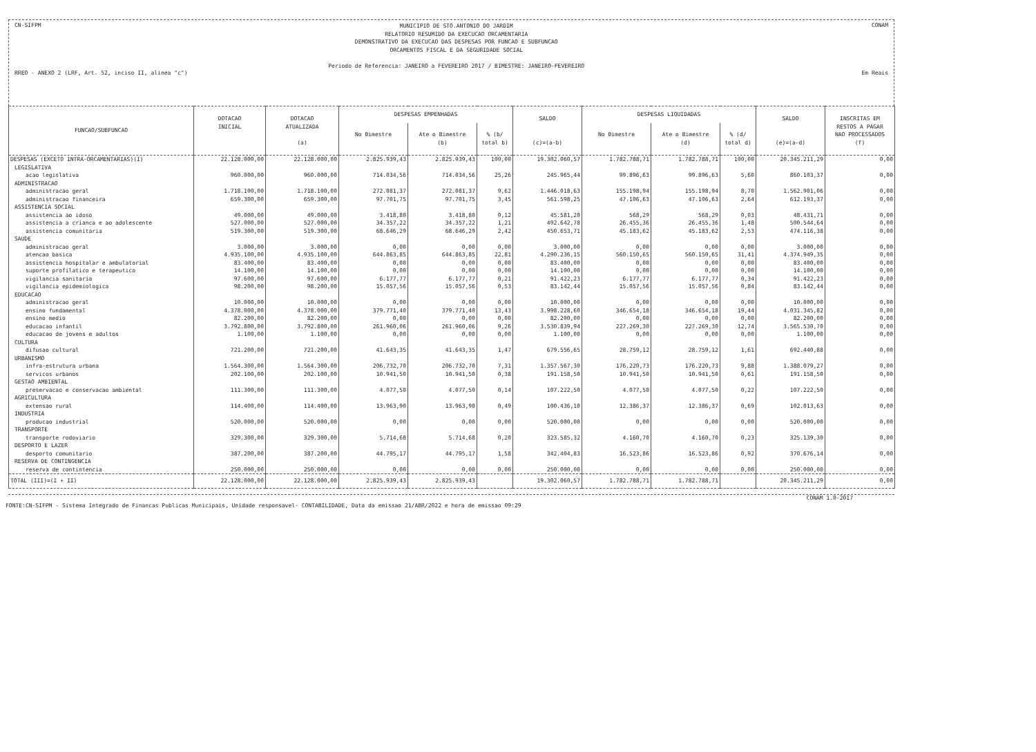CN-SIFPM MUNICIPIO DE STO.ANTONIO DO JARDIM
RELATORIO RESUMIDO DA EXECUCAO ORCAMENTARIA
DEMONSTRATIVO DA EXECUCAO DAS DESPESAS POR FUNCAO E SUBFUNCAO
ORCAMENTOS FISCAL E DA SEGURIDADE SOCIAL
Periodo de Referencia: JANEIRO a FEVEREIRO 2017 / BIMESTRE: JANEIRO-FEVEREIRO CONAM
RREO - ANEXO 2 (LRF, Art. 52, inciso II, alinea "c") Em Reais
| FUNCAO/SUBFUNCAO | DOTACAO INICIAL | DOTACAO ATUALIZADA (a) | DESPESAS EMPENHADAS | | | SALDO (c)=(a-b) | DESPESAS LIQUIDADAS | | | SALDO (e)=(a-d) | INSCRITAS EM RESTOS A PAGAR NAO PROCESSADOS (f) |
| --- | --- | --- | --- | --- | --- | --- | --- | --- | --- | --- | --- |
| | | | No Bimestre | Ate o Bimestre (b) | % (b/ total b) | | No Bimestre | Ate o Bimestre (d) | % (d/ total d) | | |
| DESPESAS (EXCETO INTRA-ORCAMENTARIAS)(I) | 22.128.000,00 | 22.128.000,00 | 2.825.939,43 | 2.825.939,43 | 100,00 | 19.302.060,57 | 1.782.788,71 | 1.782.788,71 | 100,00 | 20.345.211,29 | 0,00 |
| LEGISLATIVA | | | | | | | | | | | |
| acao legislativa | 960.000,00 | 960.000,00 | 714.034,56 | 714.034,56 | 25,26 | 245.965,44 | 99.896,63 | 99.896,63 | 5,60 | 860.103,37 | 0,00 |
| ADMINISTRACAO | | | | | | | | | | | |
| administracao geral | 1.718.100,00 | 1.718.100,00 | 272.081,37 | 272.081,37 | 9,62 | 1.446.018,63 | 155.198,94 | 155.198,94 | 8,70 | 1.562.901,06 | 0,00 |
| administracao financeira | 659.300,00 | 659.300,00 | 97.701,75 | 97.701,75 | 3,45 | 561.598,25 | 47.106,63 | 47.106,63 | 2,64 | 612.193,37 | 0,00 |
| ASSISTENCIA SOCIAL | | | | | | | | | | | |
| assistencia ao idoso | 49.000,00 | 49.000,00 | 3.418,80 | 3.418,80 | 0,12 | 45.581,20 | 568,29 | 568,29 | 0,03 | 48.431,71 | 0,00 |
| assistencia a crianca e ao adolescente | 527.000,00 | 527.000,00 | 34.357,22 | 34.357,22 | 1,21 | 492.642,78 | 26.455,36 | 26.455,36 | 1,48 | 500.544,64 | 0,00 |
| assistencia comunitaria | 519.300,00 | 519.300,00 | 68.646,29 | 68.646,29 | 2,42 | 450.653,71 | 45.183,62 | 45.183,62 | 2,53 | 474.116,38 | 0,00 |
| SAUDE | | | | | | | | | | | |
| administracao geral | 3.000,00 | 3.000,00 | 0,00 | 0,00 | 0,00 | 3.000,00 | 0,00 | 0,00 | 0,00 | 3.000,00 | 0,00 |
| atencao basica | 4.935.100,00 | 4.935.100,00 | 644.863,85 | 644.863,85 | 22,81 | 4.290.236,15 | 560.150,65 | 560.150,65 | 31,41 | 4.374.949,35 | 0,00 |
| assistencia hospitalar e ambulatorial | 83.400,00 | 83.400,00 | 0,00 | 0,00 | 0,00 | 83.400,00 | 0,00 | 0,00 | 0,00 | 83.400,00 | 0,00 |
| suporte profilatico e terapeutico | 14.100,00 | 14.100,00 | 0,00 | 0,00 | 0,00 | 14.100,00 | 0,00 | 0,00 | 0,00 | 14.100,00 | 0,00 |
| vigilancia sanitaria | 97.600,00 | 97.600,00 | 6.177,77 | 6.177,77 | 0,21 | 91.422,23 | 6.177,77 | 6.177,77 | 0,34 | 91.422,23 | 0,00 |
| vigilancia epidemiologica | 98.200,00 | 98.200,00 | 15.057,56 | 15.057,56 | 0,53 | 83.142,44 | 15.057,56 | 15.057,56 | 0,84 | 83.142,44 | 0,00 |
| EDUCACAO | | | | | | | | | | | |
| administracao geral | 10.000,00 | 10.000,00 | 0,00 | 0,00 | 0,00 | 10.000,00 | 0,00 | 0,00 | 0,00 | 10.000,00 | 0,00 |
| ensino fundamental | 4.378.000,00 | 4.378.000,00 | 379.771,40 | 379.771,40 | 13,43 | 3.998.228,60 | 346.654,18 | 346.654,18 | 19,44 | 4.031.345,82 | 0,00 |
| ensino medio | 82.200,00 | 82.200,00 | 0,00 | 0,00 | 0,00 | 82.200,00 | 0,00 | 0,00 | 0,00 | 82.200,00 | 0,00 |
| educacao infantil | 3.792.800,00 | 3.792.800,00 | 261.960,06 | 261.960,06 | 9,26 | 3.530.839,94 | 227.269,30 | 227.269,30 | 12,74 | 3.565.530,70 | 0,00 |
| educacao de jovens e adultos | 1.100,00 | 1.100,00 | 0,00 | 0,00 | 0,00 | 1.100,00 | 0,00 | 0,00 | 0,00 | 1.100,00 | 0,00 |
| CULTURA | | | | | | | | | | | |
| difusao cultural | 721.200,00 | 721.200,00 | 41.643,35 | 41.643,35 | 1,47 | 679.556,65 | 28.759,12 | 28.759,12 | 1,61 | 692.440,88 | 0,00 |
| URBANISMO | | | | | | | | | | | |
| infra-estrutura urbana | 1.564.300,00 | 1.564.300,00 | 206.732,70 | 206.732,70 | 7,31 | 1.357.567,30 | 176.220,73 | 176.220,73 | 9,88 | 1.388.079,27 | 0,00 |
| servicos urbanos | 202.100,00 | 202.100,00 | 10.941,50 | 10.941,50 | 0,38 | 191.158,50 | 10.941,50 | 10.941,50 | 0,61 | 191.158,50 | 0,00 |
| GESTAO AMBIENTAL | | | | | | | | | | | |
| preservacao e conservacao ambiental | 111.300,00 | 111.300,00 | 4.077,50 | 4.077,50 | 0,14 | 107.222,50 | 4.077,50 | 4.077,50 | 0,22 | 107.222,50 | 0,00 |
| AGRICULTURA | | | | | | | | | | | |
| extensao rural | 114.400,00 | 114.400,00 | 13.963,90 | 13.963,90 | 0,49 | 100.436,10 | 12.386,37 | 12.386,37 | 0,69 | 102.013,63 | 0,00 |
| INDUSTRIA | | | | | | | | | | | |
| producao industrial | 520.000,00 | 520.000,00 | 0,00 | 0,00 | 0,00 | 520.000,00 | 0,00 | 0,00 | 0,00 | 520.000,00 | 0,00 |
| TRANSPORTE | | | | | | | | | | | |
| transporte rodoviario | 329.300,00 | 329.300,00 | 5.714,68 | 5.714,68 | 0,20 | 323.585,32 | 4.160,70 | 4.160,70 | 0,23 | 325.139,30 | 0,00 |
| DESPORTO E LAZER | | | | | | | | | | | |
| desporto comunitario | 387.200,00 | 387.200,00 | 44.795,17 | 44.795,17 | 1,58 | 342.404,83 | 16.523,86 | 16.523,86 | 0,92 | 370.676,14 | 0,00 |
| RESERVA DE CONTINGENCIA | | | | | | | | | | | |
| reserva de contintencia | 250.000,00 | 250.000,00 | 0,00 | 0,00 | 0,00 | 250.000,00 | 0,00 | 0,00 | 0,00 | 250.000,00 | 0,00 |
| TOTAL (III)=(I + II) | 22.128.000,00 | 22.128.000,00 | 2.825.939,43 | 2.825.939,43 | | 19.302.060,57 | 1.782.788,71 | 1.782.788,71 | | 20.345.211,29 | 0,00 |
CONAM 1.0-2017
FONTE:CN-SIFPM - Sistema Integrado de Financas Publicas Municipais, Unidade responsavel- CONTABILIDADE, Data da emissao 21/ABR/2022 e hora de emissao 09:29